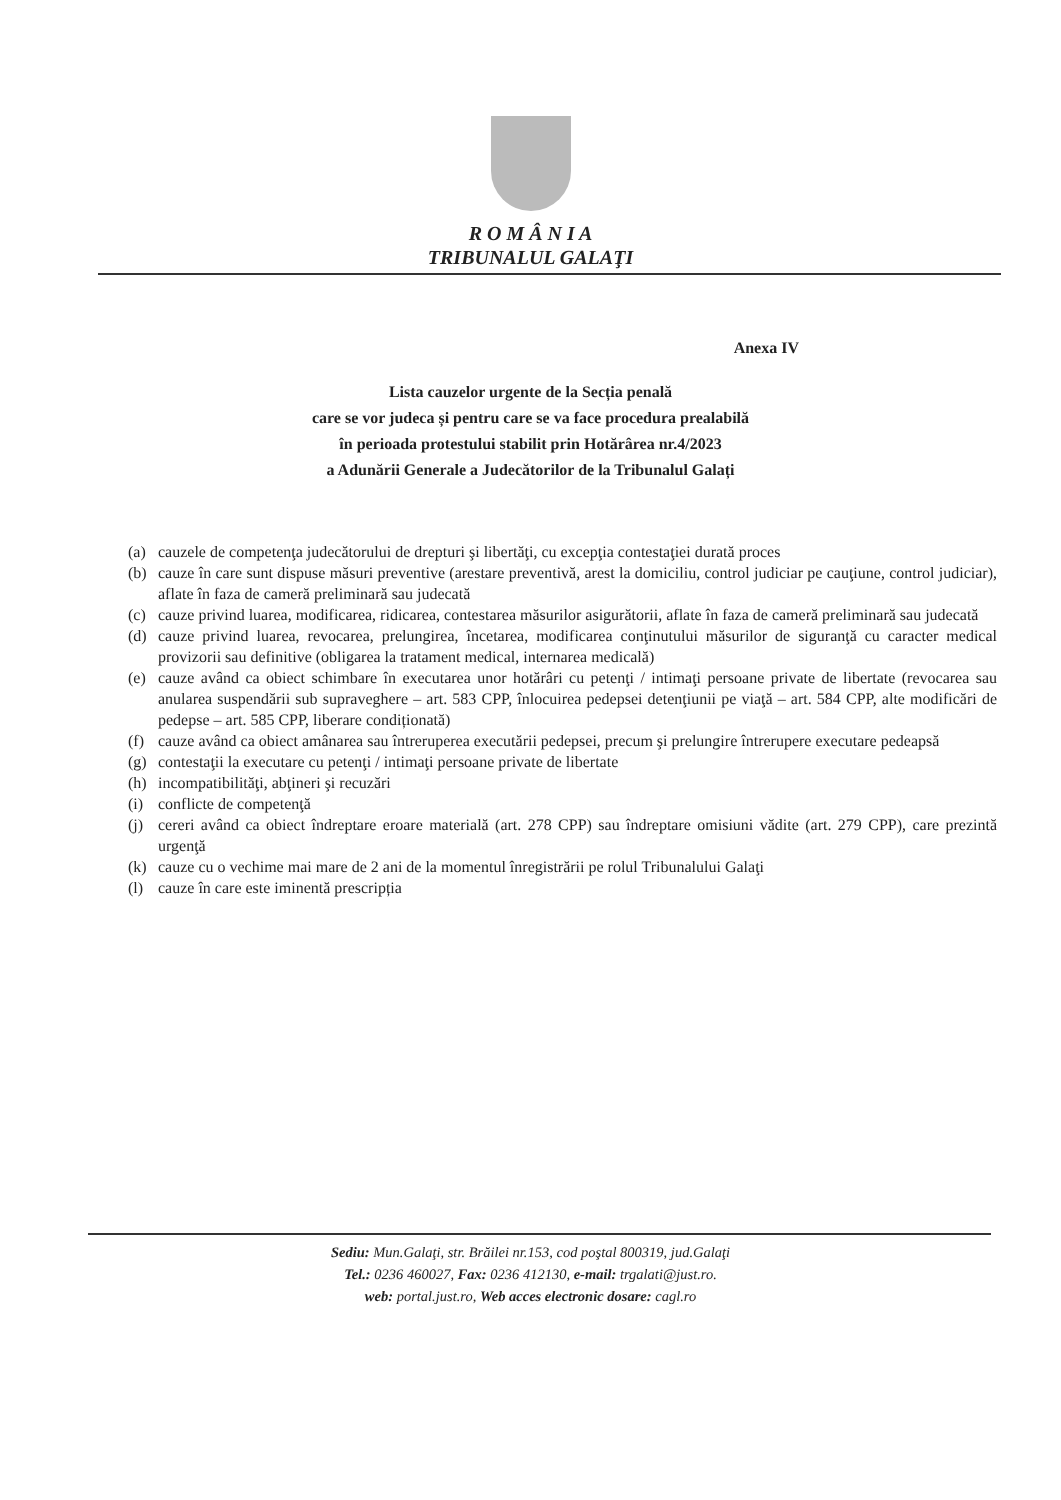R O M Â N I A
TRIBUNALUL GALAŢI
Anexa IV
Lista cauzelor urgente de la Secția penală
care se vor judeca și pentru care se va face procedura prealabilă
în perioada protestului stabilit prin Hotărârea nr.4/2023
a Adunării Generale a Judecătorilor de la Tribunalul Galați
(a) cauzele de competenţa judecătorului de drepturi şi libertăţi, cu excepţia contestaţiei durată proces
(b) cauze în care sunt dispuse măsuri preventive (arestare preventivă, arest la domiciliu, control judiciar pe cauţiune, control judiciar), aflate în faza de cameră preliminară sau judecată
(c) cauze privind luarea, modificarea, ridicarea, contestarea măsurilor asigurătorii, aflate în faza de cameră preliminară sau judecată
(d) cauze privind luarea, revocarea, prelungirea, încetarea, modificarea conţinutului măsurilor de siguranţă cu caracter medical provizorii sau definitive (obligarea la tratament medical, internarea medicală)
(e) cauze având ca obiect schimbare în executarea unor hotărâri cu petenţi / intimaţi persoane private de libertate (revocarea sau anularea suspendării sub supraveghere – art. 583 CPP, înlocuirea pedepsei detenţiunii pe viaţă – art. 584 CPP, alte modificări de pedepse – art. 585 CPP, liberare condiționată)
(f) cauze având ca obiect amânarea sau întreruperea executării pedepsei, precum şi prelungire întrerupere executare pedeapsă
(g) contestaţii la executare cu petenţi / intimaţi persoane private de libertate
(h) incompatibilităţi, abţineri şi recuzări
(i) conflicte de competenţă
(j) cereri având ca obiect îndreptare eroare materială (art. 278 CPP) sau îndreptare omisiuni vădite (art. 279 CPP), care prezintă urgenţă
(k) cauze cu o vechime mai mare de 2 ani de la momentul înregistrării pe rolul Tribunalului Galaţi
(l) cauze în care este iminentă prescripția
Sediu: Mun.Galaţi, str. Brăilei nr.153, cod poştal 800319, jud.Galaţi
Tel.: 0236 460027, Fax: 0236 412130, e-mail: trgalati@just.ro.
web: portal.just.ro, Web acces electronic dosare: cagl.ro